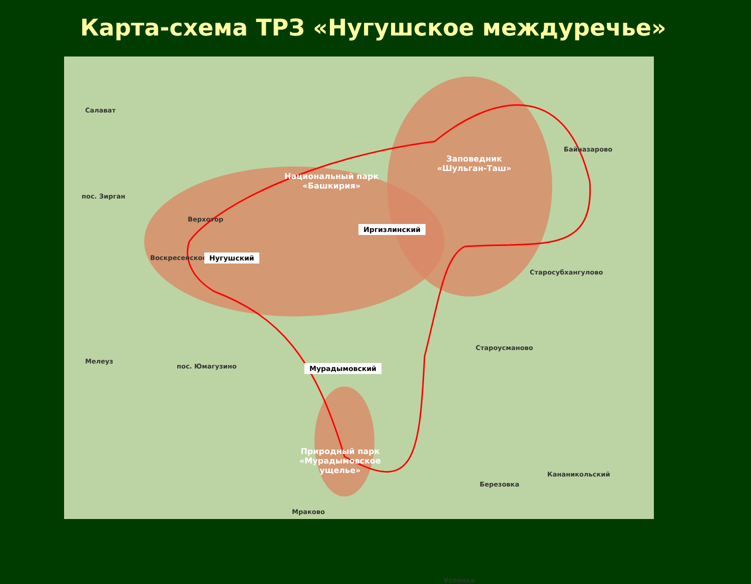Карта-схема ТРЗ «Нугушское междуречье»
Салават
пос. Зирган
Верхотор
Воскресенское
Мелеуз
пос. Юмагузино
Байназарово
Старосубхангулово
Староусманово
Кананикольский
Березовка
Мраково
Успенка
Национальный парк
«Башкирия»
Заповедник
«Шульган-Таш»
Природный парк
«Мурадымовское
ущелье»
Нугушский
Иргизлинский
Мурадымовский